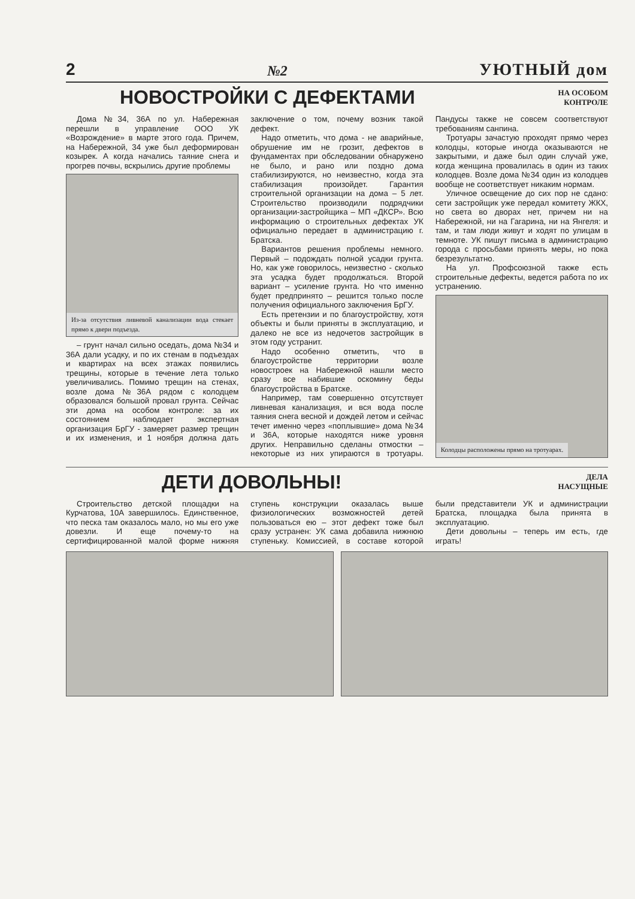2 №2 УЮТНЫЙ дом
НОВОСТРОЙКИ С ДЕФЕКТАМИ
НА ОСОБОМ
КОНТРОЛЕ
Дома №34, 36А по ул. Набережная перешли в управление ООО УК «Возрождение» в марте этого года. Причем, на Набережной, 34 уже был деформирован козырек. А когда начались таяние снега и прогрев почвы, вскрылись другие проблемы
Из-за отсутствия ливневой канализации вода стекает прямо к двери подъезда.
– грунт начал сильно оседать, дома №34 и 36А дали усадку, и по их стенам в подъездах и квартирах на всех этажах появились трещины, которые в течение лета только увеличивались. Помимо трещин на стенах, возле дома №36А рядом с колодцем образовался большой провал грунта. Сейчас эти дома на особом контроле: за их состоянием наблюдает экспертная организация БрГУ - замеряет размер трещин и их изменения, и 1 ноября должна дать заключение о том, почему возник такой дефект.
Надо отметить, что дома - не аварийные, обрушение им не грозит, дефектов в фундаментах при обследовании обнаружено не было, и рано или поздно дома стабилизируются, но неизвестно, когда эта стабилизация произойдет. Гарантия строительной организации на дома – 5 лет. Строительство производили подрядчики организации-застройщика – МП «ДКСР». Всю информацию о строительных дефектах УК официально передает в администрацию г. Братска.
Вариантов решения проблемы немного. Первый – подождать полной усадки грунта. Но, как уже говорилось, неизвестно - сколько эта усадка будет продолжаться. Второй вариант – усиление грунта. Но что именно будет предпринято – решится только после получения официального заключения БрГУ.
Есть претензии и по благоустройству, хотя объекты и были приняты в эксплуатацию, и далеко не все из недочетов застройщик в этом году устранит.
Надо особенно отметить, что в благоустройстве территории возле новостроек на Набережной нашли место сразу все набившие оскомину беды благоустройства в Братске.
Например, там совершенно отсутствует ливневая канализация, и вся вода после таяния снега весной и дождей летом и сейчас течет именно через «поплывшие» дома №34 и 36А, которые находятся ниже уровня других. Неправильно сделаны отмостки – некоторые из них упираются в тротуары. Пандусы также не совсем соответствуют требованиям санпина.
Тротуары зачастую проходят прямо через колодцы, которые иногда оказываются не закрытыми, и даже был один случай уже, когда женщина провалилась в один из таких колодцев. Возле дома №34 один из колодцев вообще не соответствует никаким нормам.
Уличное освещение до сих пор не сдано: сети застройщик уже передал комитету ЖКХ, но света во дворах нет, причем ни на Набережной, ни на Гагарина, ни на Янгеля: и там, и там люди живут и ходят по улицам в темноте. УК пишут письма в администрацию города с просьбами принять меры, но пока безрезультатно.
На ул. Профсоюзной также есть строительные дефекты, ведется работа по их устранению.
Колодцы расположены прямо на тротуарах.
ДЕТИ ДОВОЛЬНЫ!
ДЕЛА
НАСУЩНЫЕ
Строительство детской площадки на Курчатова, 10А завершилось. Единственное, что песка там оказалось мало, но мы его уже довезли. И еще почему-то на сертифицированной малой форме нижняя ступень конструкции оказалась выше физиологических возможностей детей пользоваться ею – этот дефект тоже был сразу устранен: УК сама добавила нижнюю ступеньку. Комиссией, в составе которой были представители УК и администрации Братска, площадка была принята в эксплуатацию.
Дети довольны – теперь им есть, где играть!